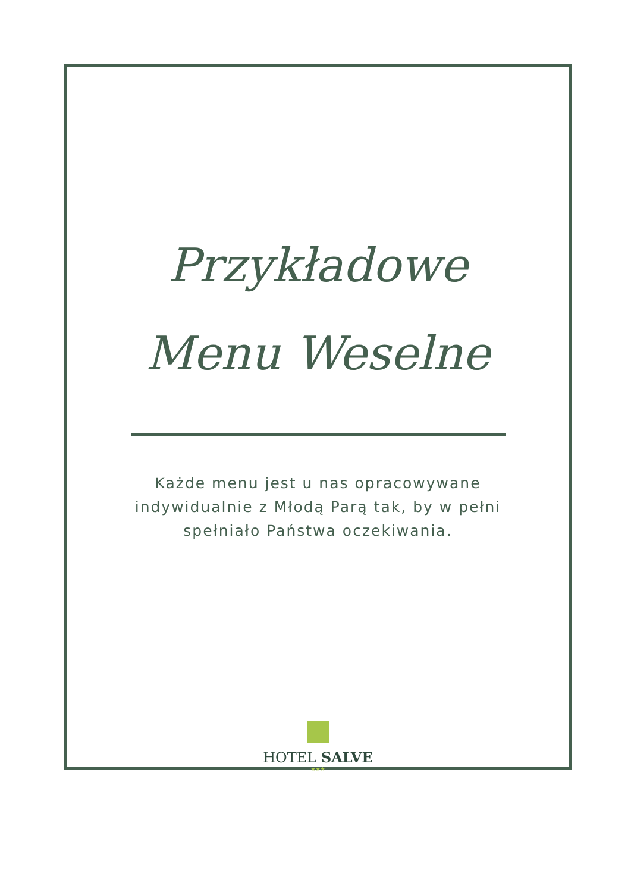Przykładowe
Menu Weselne
Każde menu jest u nas opracowywane indywidualnie z Młodą Parą tak, by w pełni spełniało Państwa oczekiwania.
HOTEL SALVE
★★★